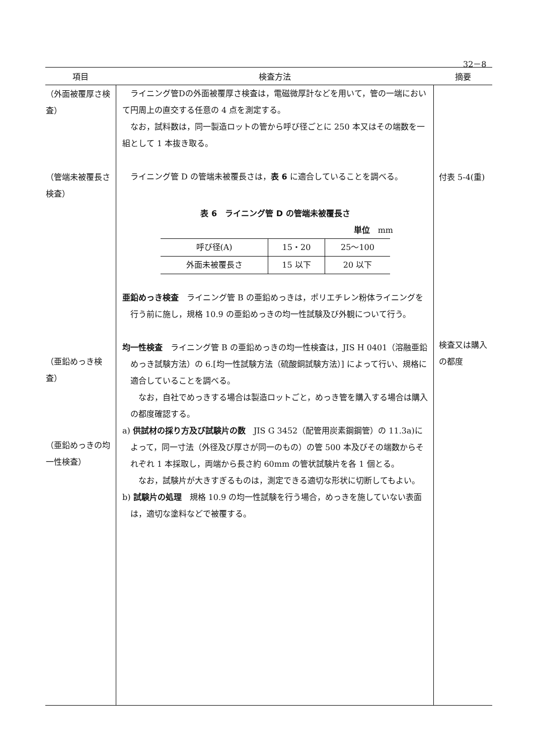32－8
| 項目 | 検査方法 | 摘要 |
| --- | --- | --- |
| （外面被覆厚さ検査） （管端未被覆長さ検査） （亜鉛めっき検査） （亜鉛めっきの均一性検査） | ライニング管Dの外面被覆厚さ検査は，電磁微厚計などを用いて，管の一端において円周上の直交する任意の 4 点を測定する。 なお，試料数は，同一製造ロットの管から呼び径ごとに 250 本又はその端数を一組として 1 本抜き取る。 ライニング管 D の管端未被覆長さは， 表 6 に適合していることを調べる。 表 6 ライニング管 D の管端未被覆長さ 単位 mm / 呼び径(A) / 15・20 / 25～100 / / 外面未被覆長さ / 15 以下 / 20 以下 / 亜鉛めっき検査 ライニング管 B の亜鉛めっきは，ポリエチレン粉体ライニングを行う前に施し，規格 10.9 の亜鉛めっきの均一性試験及び外観について行う。 均一性検査 ライニング管 B の亜鉛めっきの均一性検査は，JIS H 0401（溶融亜鉛めっき試験方法）の 6.[均一性試験方法（硫酸銅試験方法）] によって行い、規格に適合していることを調べる。 なお，自社でめっきする場合は製造ロットごと，めっき管を購入する場合は購入の都度確認する。 a) 供試材の採り方及び試験片の数 JIS G 3452（配管用炭素鋼鋼管）の 11.3a)によって，同一寸法（外径及び厚さが同一のもの）の管 500 本及びその端数からそれぞれ 1 本採取し，両端から長さ約 60mm の管状試験片を各 1 個とる。 なお，試験片が大きすぎるものは，測定できる適切な形状に切断してもよい。 b) 試験片の処理 規格 10.9 の均一性試験を行う場合，めっきを施していない表面は，適切な塗料などで被覆する。 | 付表 5-4(重) 検査又は購入の都度 |